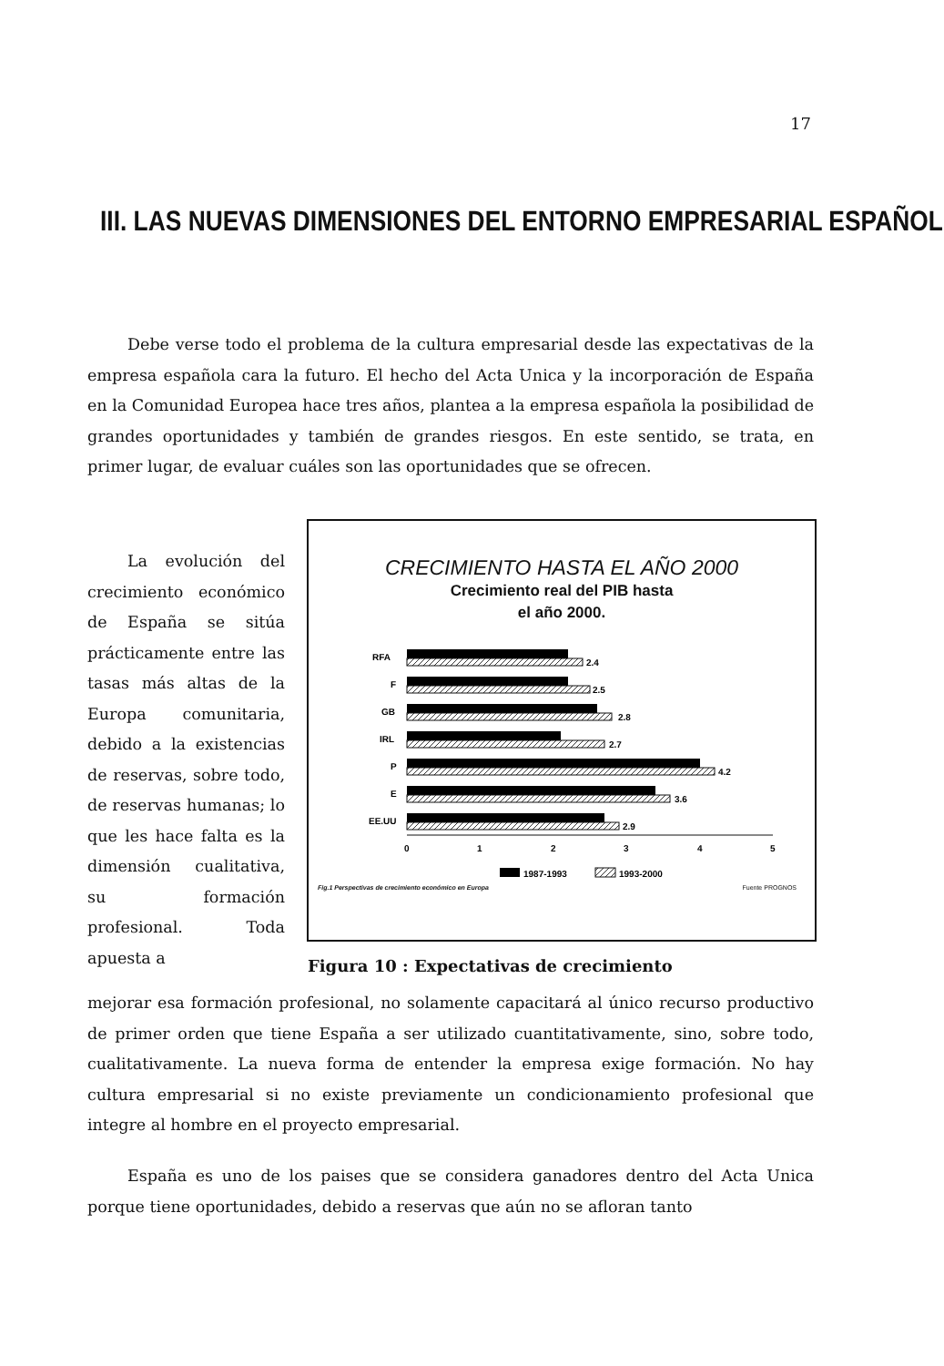17
III. LAS NUEVAS DIMENSIONES DEL ENTORNO EMPRESARIAL ESPAÑOL
Debe verse todo el problema de la cultura empresarial desde las expectativas de la empresa española cara la futuro. El hecho del Acta Unica y la incorporación de España en la Comunidad Europea hace tres años, plantea a la empresa española la posibilidad de grandes oportunidades y también de grandes riesgos. En este sentido, se trata, en primer lugar, de evaluar cuáles son las oportunidades que se ofrecen.
La evolución del crecimiento económico de España se sitúa prácticamente entre las tasas más altas de la Europa comunitaria, debido a la existencias de reservas, sobre todo, de reservas humanas; lo que les hace falta es la dimensión cualitativa, su formación profesional. Toda apuesta a
CRECIMIENTO HASTA EL AÑO 2000
Crecimiento real del PIB hasta
el año 2000.
RFA
2.4
F
2.5
GB
2.8
IRL
2.7
P
4.2
E
3.6
EE.UU
2.9
0
1
2
3
4
5
1987-1993
1993-2000
Fig.1 Perspectivas de crecimiento económico en Europa Fuente PROGNOS
Figura 10 : Expectativas de crecimiento
mejorar esa formación profesional, no solamente capacitará al único recurso productivo de primer orden que tiene España a ser utilizado cuantitativamente, sino, sobre todo, cualitativamente. La nueva forma de entender la empresa exige formación. No hay cultura empresarial si no existe previamente un condicionamiento profesional que integre al hombre en el proyecto empresarial.
España es uno de los paises que se considera ganadores dentro del Acta Unica porque tiene oportunidades, debido a reservas que aún no se afloran tanto